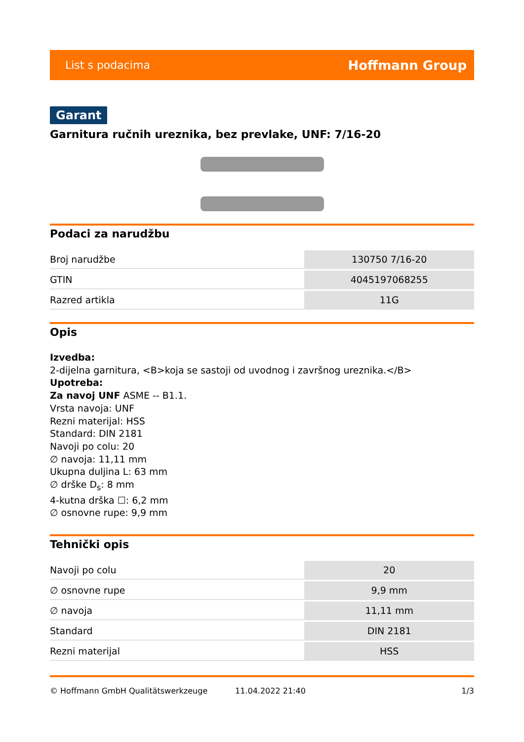List s podacima Hoffmann Group
Garant
Garnitura ručnih ureznika, bez prevlake, UNF: 7/16-20
Podaci za narudžbu
| Broj narudžbe | 130750 7/16-20 |
| GTIN | 4045197068255 |
| Razred artikla | 11G |
Opis
Izvedba:
2-dijelna garnitura, <B>koja se sastoji od uvodnog i završnog ureznika.</B>
Upotreba:
Za navoj UNF ASME -- B1.1.
Vrsta navoja: UNF
Rezni materijal: HSS
Standard: DIN 2181
Navoji po colu: 20
∅ navoja: 11,11 mm
Ukupna duljina L: 63 mm
∅ drške D<sub>s</sub>: 8 mm
4-kutna drška ☐: 6,2 mm
∅ osnovne rupe: 9,9 mm
Tehnički opis
| Navoji po colu | 20 |
| ∅ osnovne rupe | 9,9 mm |
| ∅ navoja | 11,11 mm |
| Standard | DIN 2181 |
| Rezni materijal | HSS |
© Hoffmann GmbH Qualitätswerkzeuge 11.04.2022 21:40 1/3